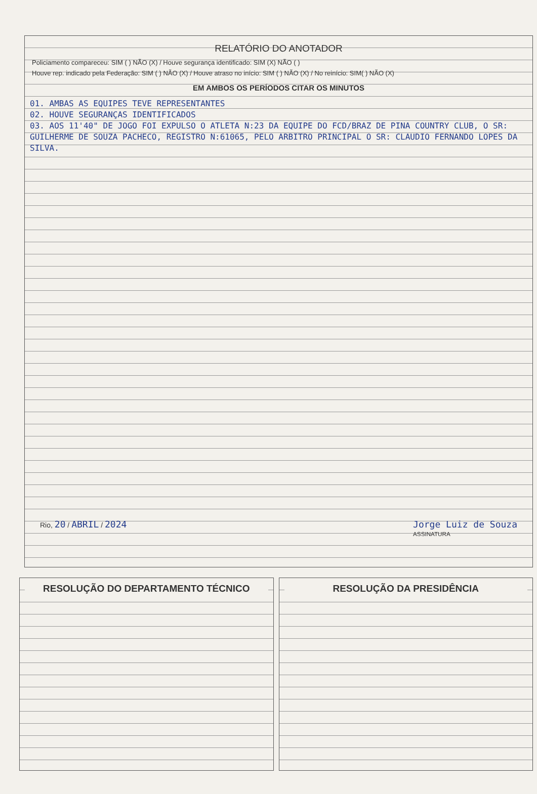RELATÓRIO DO ANOTADOR
Policiamento compareceu: SIM ( ) NÃO (X) / Houve segurança identificado: SIM (X) NÃO ( )
Houve rep. indicado pela Federação: SIM ( ) NÃO (X) / Houve atraso no início: SIM ( ) NÃO (X) / No reinício: SIM( ) NÃO (X)
EM AMBOS OS PERÍODOS CITAR OS MINUTOS
01. AMBAS AS EQUIPES TEVE REPRESENTANTES
02. HOUVE SEGURANÇAS IDENTIFICADOS
03. AOS 11'40" DE JOGO FOI EXPULSO O ATLETA N:23 DA EQUIPE DO FCD/BRAZ DE PINA COUNTRY CLUB, O SR: GUILHERME DE SOUZA PACHECO, REGISTRO N:61065, PELO ARBITRO PRINCIPAL O SR: CLAUDIO FERNANDO LOPES DA SILVA.
Rio, 20 / ABRIL / 2024 Jorge Luiz de Souza
ASSINATURA
RESOLUÇÃO DO DEPARTAMENTO TÉCNICO
RESOLUÇÃO DA PRESIDÊNCIA